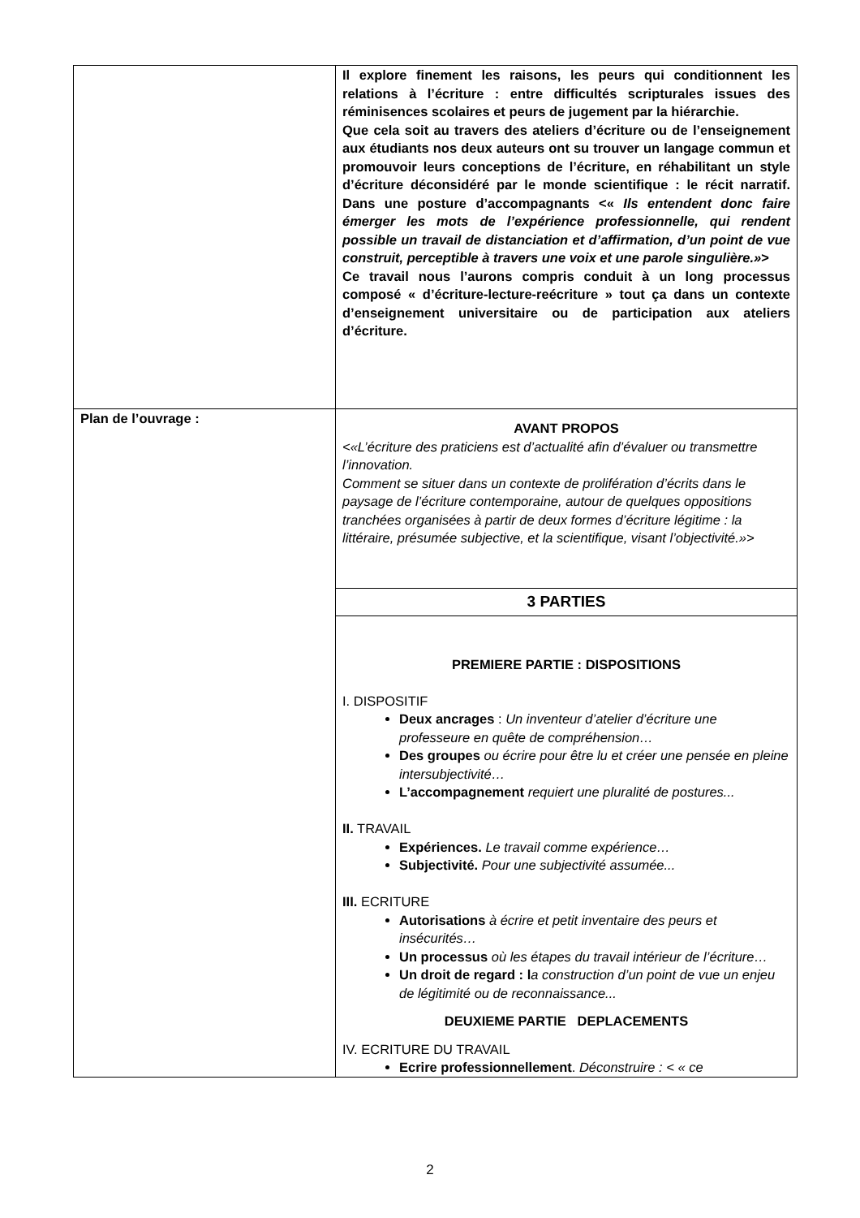| | Il explore finement les raisons, les peurs qui conditionnent les relations à l’écriture : entre difficultés scripturales issues des réminisences scolaires et peurs de jugement par la hiérarchie. Que cela soit au travers des ateliers d’écriture ou de l’enseignement aux étudiants nos deux auteurs ont su trouver un langage commun et promouvoir leurs conceptions de l’écriture, en réhabilitant un style d’écriture déconsidéré par le monde scientifique : le récit narratif. Dans une posture d’accompagnants <« Ils entendent donc faire émerger les mots de l’expérience professionnelle, qui rendent possible un travail de distanciation et d’affirmation, d’un point de vue construit, perceptible à travers une voix et une parole singulière.» > Ce travail nous l’aurons compris conduit à un long processus composé « d’écriture-lecture-reécriture » tout ça dans un contexte d’enseignement universitaire ou de participation aux ateliers d’écriture. |
| Plan de l’ouvrage : | AVANT PROPOS <«L’écriture des praticiens est d’actualité afin d’évaluer ou transmettre l’innovation. Comment se situer dans un contexte de prolifération d’écrits dans le paysage de l’écriture contemporaine, autour de quelques oppositions tranchées organisées à partir de deux formes d’écriture légitime : la littéraire, présumée subjective, et la scientifique, visant l’objectivité.»> |
| | 3 PARTIES |
| | PREMIERE PARTIE : DISPOSITIONS I. DISPOSITIF Deux ancrages : Un inventeur d’atelier d’écriture une professeure en quête de compréhension… Des groupes ou écrire pour être lu et créer une pensée en pleine intersubjectivité… L’accompagnement requiert une pluralité de postures... II. TRAVAIL Expériences. Le travail comme expérience… Subjectivité. Pour une subjectivité assumée... III. ECRITURE Autorisations à écrire et petit inventaire des peurs et insécurités… Un processus où les étapes du travail intérieur de l’écriture… Un droit de regard : l a construction d’un point de vue un enjeu de légitimité ou de reconnaissance... DEUXIEME PARTIE DEPLACEMENTS IV. ECRITURE DU TRAVAIL Ecrire professionnellement . Déconstruire : < « ce |
2